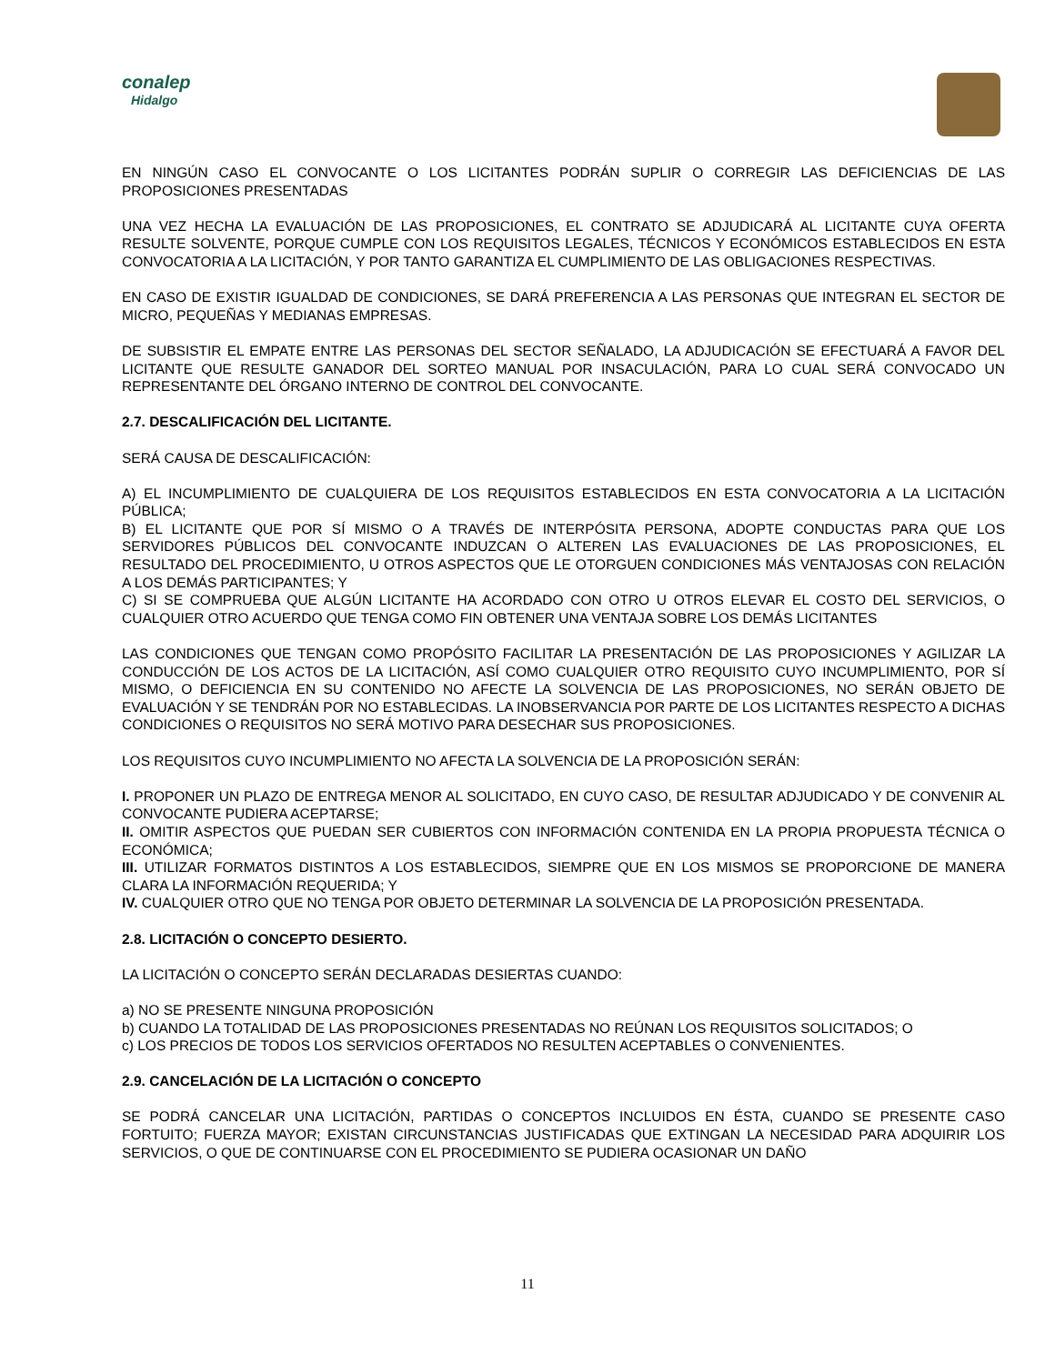conalep
Hidalgo
EN NINGÚN CASO EL CONVOCANTE O LOS LICITANTES PODRÁN SUPLIR O CORREGIR LAS DEFICIENCIAS DE LAS PROPOSICIONES PRESENTADAS
UNA VEZ HECHA LA EVALUACIÓN DE LAS PROPOSICIONES, EL CONTRATO SE ADJUDICARÁ AL LICITANTE CUYA OFERTA RESULTE SOLVENTE, PORQUE CUMPLE CON LOS REQUISITOS LEGALES, TÉCNICOS Y ECONÓMICOS ESTABLECIDOS EN ESTA CONVOCATORIA A LA LICITACIÓN, Y POR TANTO GARANTIZA EL CUMPLIMIENTO DE LAS OBLIGACIONES RESPECTIVAS.
EN CASO DE EXISTIR IGUALDAD DE CONDICIONES, SE DARÁ PREFERENCIA A LAS PERSONAS QUE INTEGRAN EL SECTOR DE MICRO, PEQUEÑAS Y MEDIANAS EMPRESAS.
DE SUBSISTIR EL EMPATE ENTRE LAS PERSONAS DEL SECTOR SEÑALADO, LA ADJUDICACIÓN SE EFECTUARÁ A FAVOR DEL LICITANTE QUE RESULTE GANADOR DEL SORTEO MANUAL POR INSACULACIÓN, PARA LO CUAL SERÁ CONVOCADO UN REPRESENTANTE DEL ÓRGANO INTERNO DE CONTROL DEL CONVOCANTE.
2.7. DESCALIFICACIÓN DEL LICITANTE.
SERÁ CAUSA DE DESCALIFICACIÓN:
A) EL INCUMPLIMIENTO DE CUALQUIERA DE LOS REQUISITOS ESTABLECIDOS EN ESTA CONVOCATORIA A LA LICITACIÓN PÚBLICA;
B) EL LICITANTE QUE POR SÍ MISMO O A TRAVÉS DE INTERPÓSITA PERSONA, ADOPTE CONDUCTAS PARA QUE LOS SERVIDORES PÚBLICOS DEL CONVOCANTE INDUZCAN O ALTEREN LAS EVALUACIONES DE LAS PROPOSICIONES, EL RESULTADO DEL PROCEDIMIENTO, U OTROS ASPECTOS QUE LE OTORGUEN CONDICIONES MÁS VENTAJOSAS CON RELACIÓN A LOS DEMÁS PARTICIPANTES; Y
C) SI SE COMPRUEBA QUE ALGÚN LICITANTE HA ACORDADO CON OTRO U OTROS ELEVAR EL COSTO DEL SERVICIOS, O CUALQUIER OTRO ACUERDO QUE TENGA COMO FIN OBTENER UNA VENTAJA SOBRE LOS DEMÁS LICITANTES
LAS CONDICIONES QUE TENGAN COMO PROPÓSITO FACILITAR LA PRESENTACIÓN DE LAS PROPOSICIONES Y AGILIZAR LA CONDUCCIÓN DE LOS ACTOS DE LA LICITACIÓN, ASÍ COMO CUALQUIER OTRO REQUISITO CUYO INCUMPLIMIENTO, POR SÍ MISMO, O DEFICIENCIA EN SU CONTENIDO NO AFECTE LA SOLVENCIA DE LAS PROPOSICIONES, NO SERÁN OBJETO DE EVALUACIÓN Y SE TENDRÁN POR NO ESTABLECIDAS. LA INOBSERVANCIA POR PARTE DE LOS LICITANTES RESPECTO A DICHAS CONDICIONES O REQUISITOS NO SERÁ MOTIVO PARA DESECHAR SUS PROPOSICIONES.
LOS REQUISITOS CUYO INCUMPLIMIENTO NO AFECTA LA SOLVENCIA DE LA PROPOSICIÓN SERÁN:
I. PROPONER UN PLAZO DE ENTREGA MENOR AL SOLICITADO, EN CUYO CASO, DE RESULTAR ADJUDICADO Y DE CONVENIR AL CONVOCANTE PUDIERA ACEPTARSE;
II. OMITIR ASPECTOS QUE PUEDAN SER CUBIERTOS CON INFORMACIÓN CONTENIDA EN LA PROPIA PROPUESTA TÉCNICA O ECONÓMICA;
III. UTILIZAR FORMATOS DISTINTOS A LOS ESTABLECIDOS, SIEMPRE QUE EN LOS MISMOS SE PROPORCIONE DE MANERA CLARA LA INFORMACIÓN REQUERIDA; Y
IV. CUALQUIER OTRO QUE NO TENGA POR OBJETO DETERMINAR LA SOLVENCIA DE LA PROPOSICIÓN PRESENTADA.
2.8. LICITACIÓN O CONCEPTO DESIERTO.
LA LICITACIÓN O CONCEPTO SERÁN DECLARADAS DESIERTAS CUANDO:
a) NO SE PRESENTE NINGUNA PROPOSICIÓN
b) CUANDO LA TOTALIDAD DE LAS PROPOSICIONES PRESENTADAS NO REÚNAN LOS REQUISITOS SOLICITADOS; O
c) LOS PRECIOS DE TODOS LOS SERVICIOS OFERTADOS NO RESULTEN ACEPTABLES O CONVENIENTES.
2.9. CANCELACIÓN DE LA LICITACIÓN O CONCEPTO
SE PODRÁ CANCELAR UNA LICITACIÓN, PARTIDAS O CONCEPTOS INCLUIDOS EN ÉSTA, CUANDO SE PRESENTE CASO FORTUITO; FUERZA MAYOR; EXISTAN CIRCUNSTANCIAS JUSTIFICADAS QUE EXTINGAN LA NECESIDAD PARA ADQUIRIR LOS SERVICIOS, O QUE DE CONTINUARSE CON EL PROCEDIMIENTO SE PUDIERA OCASIONAR UN DAÑO
11